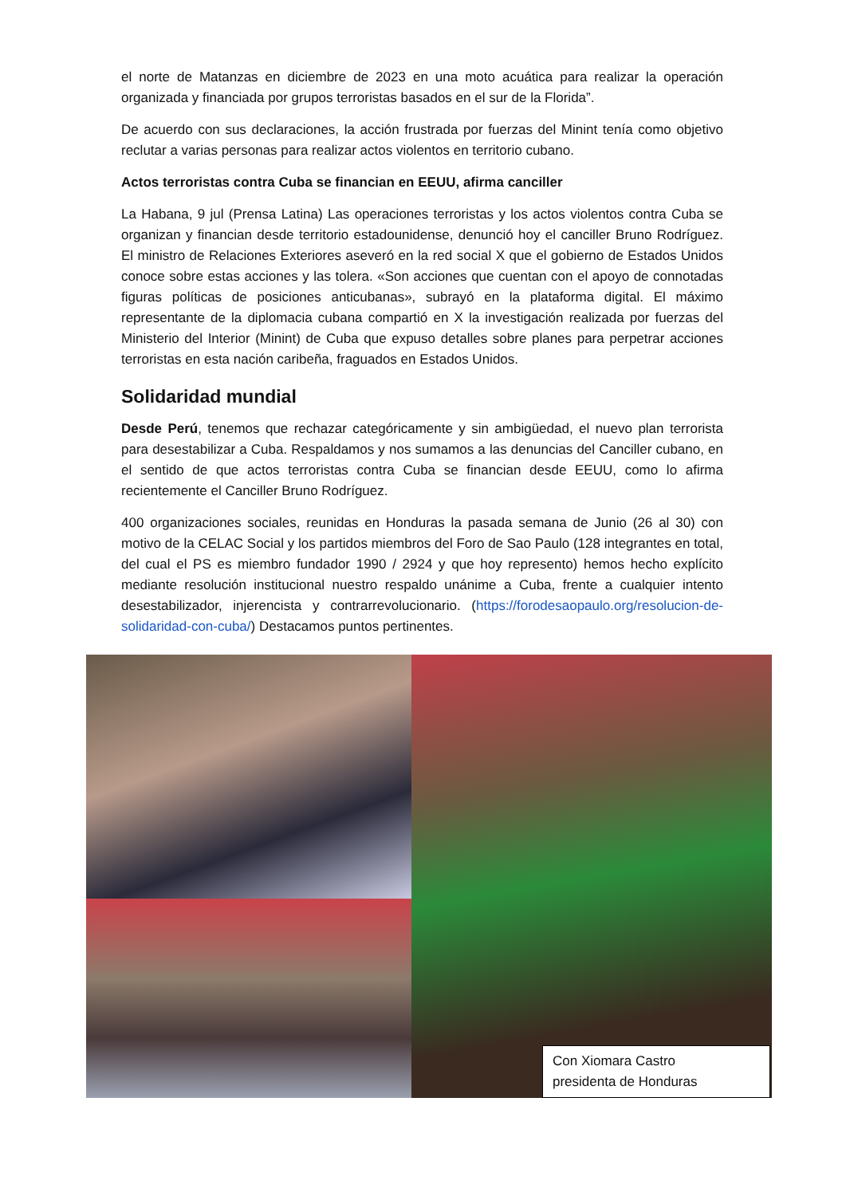el norte de Matanzas en diciembre de 2023 en una moto acuática para realizar la operación organizada y financiada por grupos terroristas basados en el sur de la Florida”.
De acuerdo con sus declaraciones, la acción frustrada por fuerzas del Minint tenía como objetivo reclutar a varias personas para realizar actos violentos en territorio cubano.
Actos terroristas contra Cuba se financian en EEUU, afirma canciller
La Habana, 9 jul (Prensa Latina) Las operaciones terroristas y los actos violentos contra Cuba se organizan y financian desde territorio estadounidense, denunció hoy el canciller Bruno Rodríguez. El ministro de Relaciones Exteriores aseveró en la red social X que el gobierno de Estados Unidos conoce sobre estas acciones y las tolera. «Son acciones que cuentan con el apoyo de connotadas figuras políticas de posiciones anticubanas», subrayó en la plataforma digital. El máximo representante de la diplomacia cubana compartió en X la investigación realizada por fuerzas del Ministerio del Interior (Minint) de Cuba que expuso detalles sobre planes para perpetrar acciones terroristas en esta nación caribeña, fraguados en Estados Unidos.
Solidaridad mundial
Desde Perú, tenemos que rechazar categóricamente y sin ambigüedad, el nuevo plan terrorista para desestabilizar a Cuba. Respaldamos y nos sumamos a las denuncias del Canciller cubano, en el sentido de que actos terroristas contra Cuba se financian desde EEUU, como lo afirma recientemente el Canciller Bruno Rodríguez.
400 organizaciones sociales, reunidas en Honduras la pasada semana de Junio (26 al 30) con motivo de la CELAC Social y los partidos miembros del Foro de Sao Paulo (128 integrantes en total, del cual el PS es miembro fundador 1990 / 2924 y que hoy represento) hemos hecho explícito mediante resolución institucional nuestro respaldo unánime a Cuba, frente a cualquier intento desestabilizador, injerencista y contrarrevolucionario. (https://forodesaopaulo.org/resolucion-de-solidaridad-con-cuba/) Destacamos puntos pertinentes.
Con Xiomara Castro
presidenta de Honduras